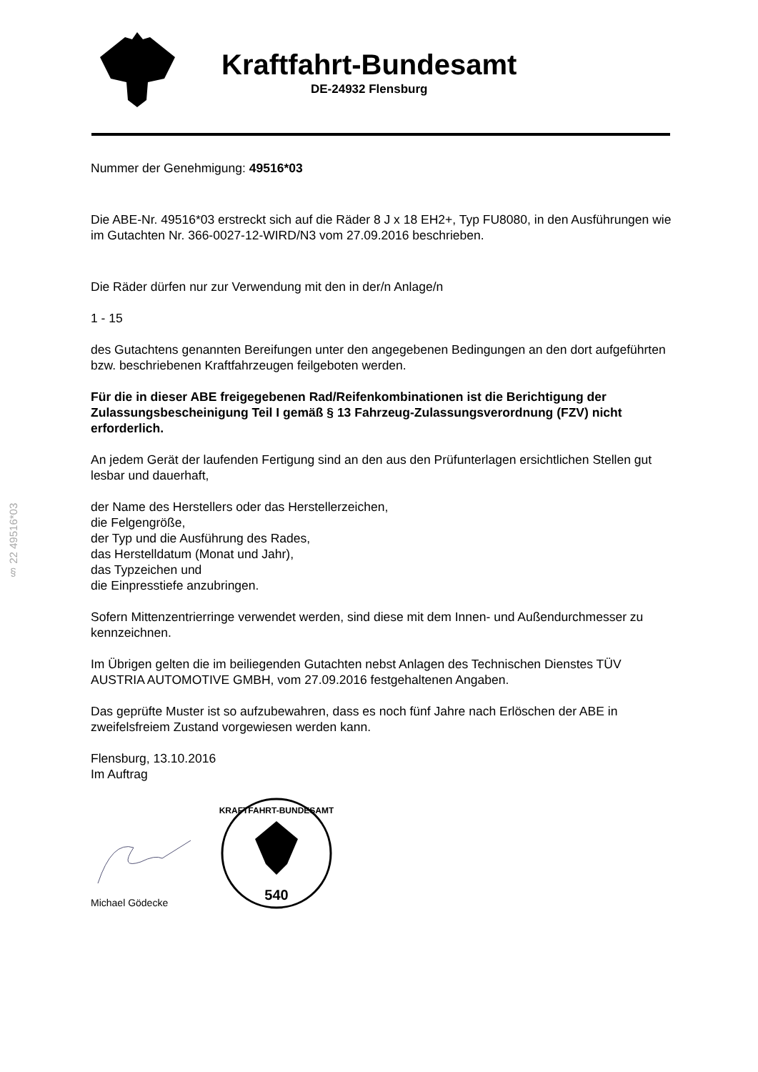Kraftfahrt-Bundesamt
DE-24932 Flensburg
§ 22 49516*03
Nummer der Genehmigung: 49516*03
Die ABE-Nr. 49516*03 erstreckt sich auf die Räder 8 J x 18 EH2+, Typ FU8080, in den Ausführungen wie im Gutachten Nr. 366-0027-12-WIRD/N3 vom 27.09.2016 beschrieben.
Die Räder dürfen nur zur Verwendung mit den in der/n Anlage/n
1 - 15
des Gutachtens genannten Bereifungen unter den angegebenen Bedingungen an den dort aufgeführten bzw. beschriebenen Kraftfahrzeugen feilgeboten werden.
Für die in dieser ABE freigegebenen Rad/Reifenkombinationen ist die Berichtigung der Zulassungsbescheinigung Teil I gemäß § 13 Fahrzeug-Zulassungsverordnung (FZV) nicht erforderlich.
An jedem Gerät der laufenden Fertigung sind an den aus den Prüfunterlagen ersichtlichen Stellen gut lesbar und dauerhaft,
der Name des Herstellers oder das Herstellerzeichen,
die Felgengröße,
der Typ und die Ausführung des Rades,
das Herstelldatum (Monat und Jahr),
das Typzeichen und
die Einpresstiefe anzubringen.
Sofern Mittenzentrierringe verwendet werden, sind diese mit dem Innen- und Außendurchmesser zu kennzeichnen.
Im Übrigen gelten die im beiliegenden Gutachten nebst Anlagen des Technischen Dienstes TÜV AUSTRIA AUTOMOTIVE GMBH, vom 27.09.2016 festgehaltenen Angaben.
Das geprüfte Muster ist so aufzubewahren, dass es noch fünf Jahre nach Erlöschen der ABE in zweifelsfreiem Zustand vorgewiesen werden kann.
Flensburg, 13.10.2016
Im Auftrag
Michael Gödecke
540
KRAFTFAHRT-BUNDESAMT